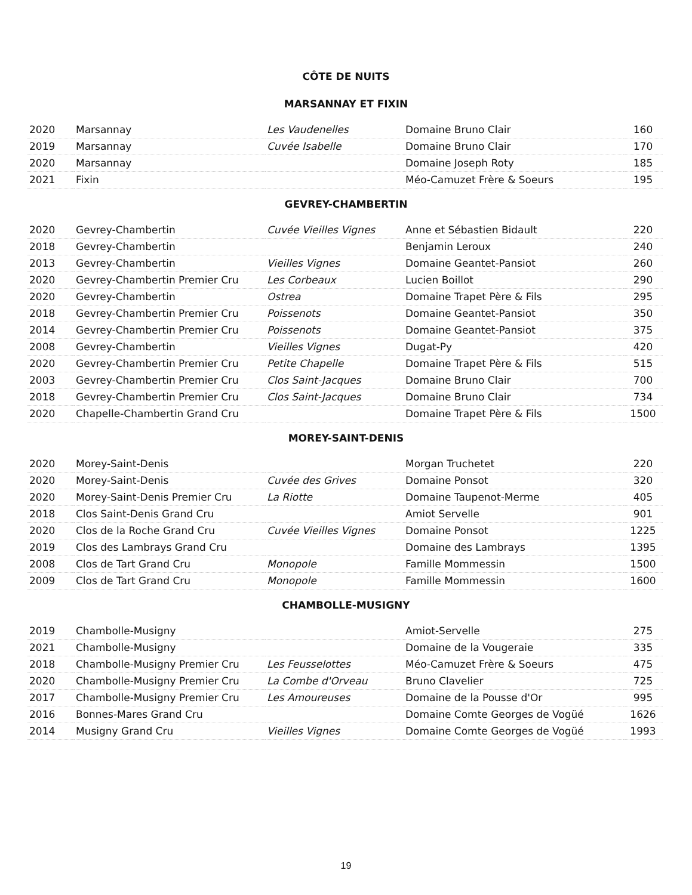CÔTE DE NUITS
MARSANNAY ET FIXIN
| 2020 | Marsannay | Les Vaudenelles | Domaine Bruno Clair | 160 |
| 2019 | Marsannay | Cuvée Isabelle | Domaine Bruno Clair | 170 |
| 2020 | Marsannay | | Domaine Joseph Roty | 185 |
| 2021 | Fixin | | Méo-Camuzet Frère & Soeurs | 195 |
GEVREY-CHAMBERTIN
| 2020 | Gevrey-Chambertin | Cuvée Vieilles Vignes | Anne et Sébastien Bidault | 220 |
| 2018 | Gevrey-Chambertin | | Benjamin Leroux | 240 |
| 2013 | Gevrey-Chambertin | Vieilles Vignes | Domaine Geantet-Pansiot | 260 |
| 2020 | Gevrey-Chambertin Premier Cru | Les Corbeaux | Lucien Boillot | 290 |
| 2020 | Gevrey-Chambertin | Ostrea | Domaine Trapet Père & Fils | 295 |
| 2018 | Gevrey-Chambertin Premier Cru | Poissenots | Domaine Geantet-Pansiot | 350 |
| 2014 | Gevrey-Chambertin Premier Cru | Poissenots | Domaine Geantet-Pansiot | 375 |
| 2008 | Gevrey-Chambertin | Vieilles Vignes | Dugat-Py | 420 |
| 2020 | Gevrey-Chambertin Premier Cru | Petite Chapelle | Domaine Trapet Père & Fils | 515 |
| 2003 | Gevrey-Chambertin Premier Cru | Clos Saint-Jacques | Domaine Bruno Clair | 700 |
| 2018 | Gevrey-Chambertin Premier Cru | Clos Saint-Jacques | Domaine Bruno Clair | 734 |
| 2020 | Chapelle-Chambertin Grand Cru | | Domaine Trapet Père & Fils | 1500 |
MOREY-SAINT-DENIS
| 2020 | Morey-Saint-Denis | | Morgan Truchetet | 220 |
| 2020 | Morey-Saint-Denis | Cuvée des Grives | Domaine Ponsot | 320 |
| 2020 | Morey-Saint-Denis Premier Cru | La Riotte | Domaine Taupenot-Merme | 405 |
| 2018 | Clos Saint-Denis Grand Cru | | Amiot Servelle | 901 |
| 2020 | Clos de la Roche Grand Cru | Cuvée Vieilles Vignes | Domaine Ponsot | 1225 |
| 2019 | Clos des Lambrays Grand Cru | | Domaine des Lambrays | 1395 |
| 2008 | Clos de Tart Grand Cru | Monopole | Famille Mommessin | 1500 |
| 2009 | Clos de Tart Grand Cru | Monopole | Famille Mommessin | 1600 |
CHAMBOLLE-MUSIGNY
| 2019 | Chambolle-Musigny | | Amiot-Servelle | 275 |
| 2021 | Chambolle-Musigny | | Domaine de la Vougeraie | 335 |
| 2018 | Chambolle-Musigny Premier Cru | Les Feusselottes | Méo-Camuzet Frère & Soeurs | 475 |
| 2020 | Chambolle-Musigny Premier Cru | La Combe d'Orveau | Bruno Clavelier | 725 |
| 2017 | Chambolle-Musigny Premier Cru | Les Amoureuses | Domaine de la Pousse d'Or | 995 |
| 2016 | Bonnes-Mares Grand Cru | | Domaine Comte Georges de Vogüé | 1626 |
| 2014 | Musigny Grand Cru | Vieilles Vignes | Domaine Comte Georges de Vogüé | 1993 |
19